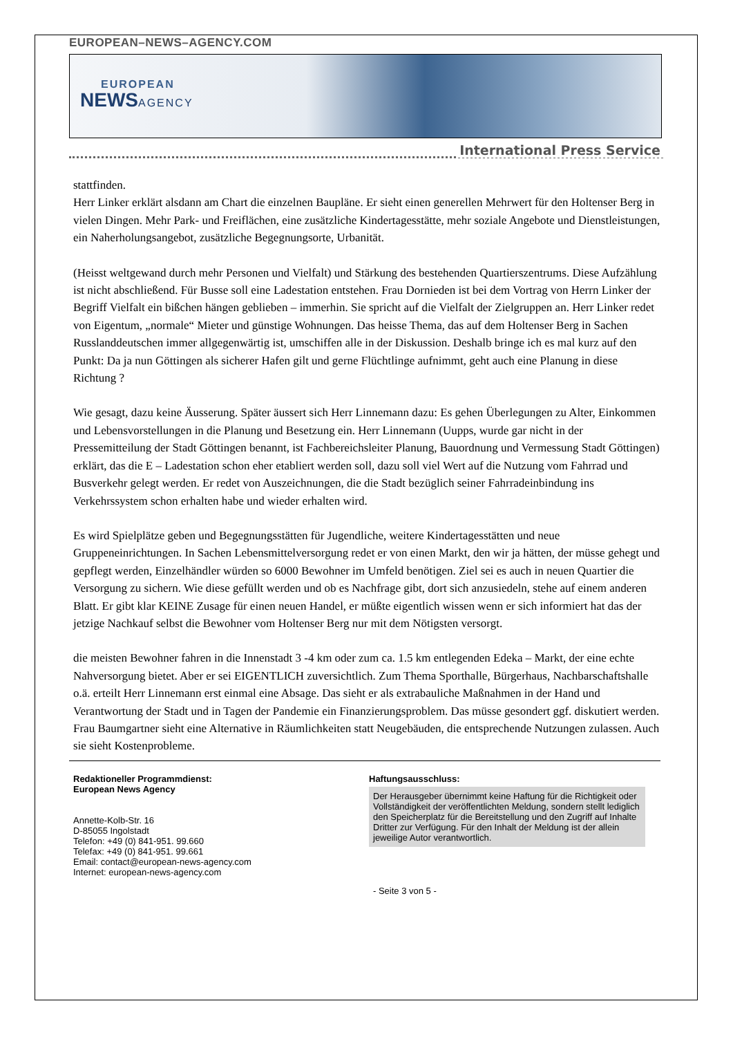EUROPEAN–NEWS–AGENCY.COM
EUROPEAN
NEWSAGENCY
International Press Service
stattfinden.
Herr Linker erklärt alsdann am Chart die einzelnen Baupläne. Er sieht einen generellen Mehrwert für den Holtenser Berg in vielen Dingen. Mehr Park- und Freiflächen, eine zusätzliche Kindertagesstätte, mehr soziale Angebote und Dienstleistungen, ein Naherholungsangebot, zusätzliche Begegnungsorte, Urbanität.
(Heisst weltgewand durch mehr Personen und Vielfalt) und Stärkung des bestehenden Quartierszentrums. Diese Aufzählung ist nicht abschließend. Für Busse soll eine Ladestation entstehen. Frau Dornieden ist bei dem Vortrag von Herrn Linker der Begriff Vielfalt ein bißchen hängen geblieben – immerhin. Sie spricht auf die Vielfalt der Zielgruppen an. Herr Linker redet von Eigentum, „normale“ Mieter und günstige Wohnungen. Das heisse Thema, das auf dem Holtenser Berg in Sachen Russlanddeutschen immer allgegenwärtig ist, umschiffen alle in der Diskussion. Deshalb bringe ich es mal kurz auf den Punkt: Da ja nun Göttingen als sicherer Hafen gilt und gerne Flüchtlinge aufnimmt, geht auch eine Planung in diese Richtung ?
Wie gesagt, dazu keine Äusserung. Später äussert sich Herr Linnemann dazu: Es gehen Überlegungen zu Alter, Einkommen und Lebensvorstellungen in die Planung und Besetzung ein. Herr Linnemann (Uupps, wurde gar nicht in der Pressemitteilung der Stadt Göttingen benannt, ist Fachbereichsleiter Planung, Bauordnung und Vermessung Stadt Göttingen) erklärt, das die E – Ladestation schon eher etabliert werden soll, dazu soll viel Wert auf die Nutzung vom Fahrrad und Busverkehr gelegt werden. Er redet von Auszeichnungen, die die Stadt bezüglich seiner Fahrradeinbindung ins Verkehrssystem schon erhalten habe und wieder erhalten wird.
Es wird Spielplätze geben und Begegnungsstätten für Jugendliche, weitere Kindertagesstätten und neue Gruppeneinrichtungen. In Sachen Lebensmittelversorgung redet er von einen Markt, den wir ja hätten, der müsse gehegt und gepflegt werden, Einzelhändler würden so 6000 Bewohner im Umfeld benötigen. Ziel sei es auch in neuen Quartier die Versorgung zu sichern. Wie diese gefüllt werden und ob es Nachfrage gibt, dort sich anzusiedeln, stehe auf einem anderen Blatt. Er gibt klar KEINE Zusage für einen neuen Handel, er müßte eigentlich wissen wenn er sich informiert hat das der jetzige Nachkauf selbst die Bewohner vom Holtenser Berg nur mit dem Nötigsten versorgt.
die meisten Bewohner fahren in die Innenstadt 3 -4 km oder zum ca. 1.5 km entlegenden Edeka – Markt, der eine echte Nahversorgung bietet. Aber er sei EIGENTLICH zuversichtlich. Zum Thema Sporthalle, Bürgerhaus, Nachbarschaftshalle o.ä. erteilt Herr Linnemann erst einmal eine Absage. Das sieht er als extrabauliche Maßnahmen in der Hand und Verantwortung der Stadt und in Tagen der Pandemie ein Finanzierungsproblem. Das müsse gesondert ggf. diskutiert werden. Frau Baumgartner sieht eine Alternative in Räumlichkeiten statt Neugebäuden, die entsprechende Nutzungen zulassen. Auch sie sieht Kostenprobleme.
Redaktioneller Programmdienst:
European News Agency
Annette-Kolb-Str. 16
D-85055 Ingolstadt
Telefon: +49 (0) 841-951. 99.660
Telefax: +49 (0) 841-951. 99.661
Email: contact@european-news-agency.com
Internet: european-news-agency.com
Haftungsausschluss:
Der Herausgeber übernimmt keine Haftung für die Richtigkeit oder Vollständigkeit der veröffentlichten Meldung, sondern stellt lediglich den Speicherplatz für die Bereitstellung und den Zugriff auf Inhalte Dritter zur Verfügung. Für den Inhalt der Meldung ist der allein jeweilige Autor verantwortlich.
- Seite 3 von 5 -